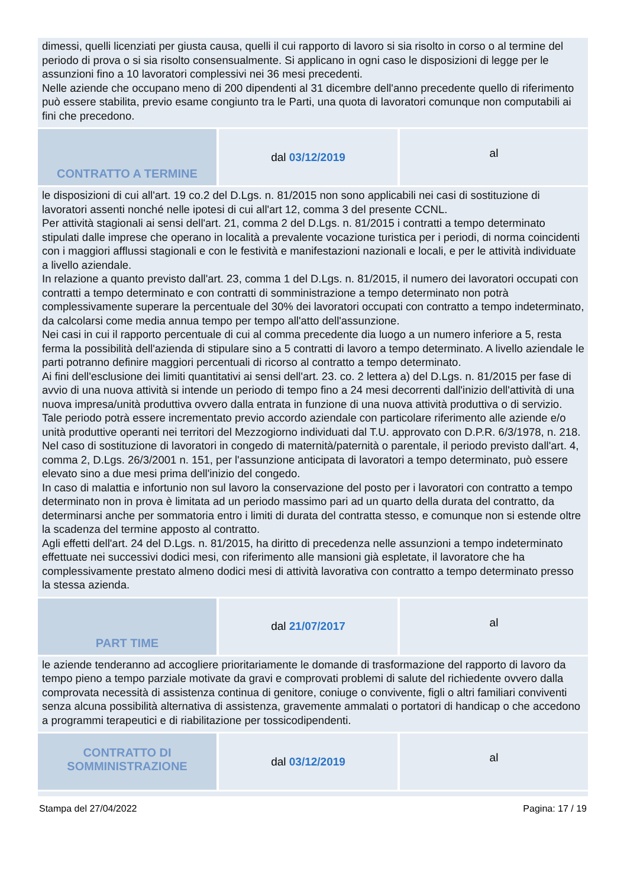| dimessi, quelli licenziati per giusta causa, quelli il cui rapporto di lavoro si sia risolto in corso o al termine del periodo di prova o si sia risolto consensualmente. Si applicano in ogni caso le disposizioni di legge per le assunzioni fino a 10 lavoratori complessivi nei 36 mesi precedenti. Nelle aziende che occupano meno di 200 dipendenti al 31 dicembre dell'anno precedente quello di riferimento può essere stabilita, previo esame congiunto tra le Parti, una quota di lavoratori comunque non computabili ai fini che precedono. | | |
| CONTRATTO A TERMINE | dal 03/12/2019 | al |
| le disposizioni di cui all'art. 19 co.2 del D.Lgs. n. 81/2015 non sono applicabili nei casi di sostituzione di lavoratori assenti nonché nelle ipotesi di cui all'art 12, comma 3 del presente CCNL. Per attività stagionali ai sensi dell'art. 21, comma 2 del D.Lgs. n. 81/2015 i contratti a tempo determinato stipulati dalle imprese che operano in località a prevalente vocazione turistica per i periodi, di norma coincidenti con i maggiori afflussi stagionali e con le festività e manifestazioni nazionali e locali, e per le attività individuate a livello aziendale. In relazione a quanto previsto dall'art. 23, comma 1 del D.Lgs. n. 81/2015, il numero dei lavoratori occupati con contratti a tempo determinato e con contratti di somministrazione a tempo determinato non potrà complessivamente superare la percentuale del 30% dei lavoratori occupati con contratto a tempo indeterminato, da calcolarsi come media annua tempo per tempo all'atto dell'assunzione. Nei casi in cui il rapporto percentuale di cui al comma precedente dia luogo a un numero inferiore a 5, resta ferma la possibilità dell'azienda di stipulare sino a 5 contratti di lavoro a tempo determinato. A livello aziendale le parti potranno definire maggiori percentuali di ricorso al contratto a tempo determinato. Ai fini dell'esclusione dei limiti quantitativi ai sensi dell'art. 23. co. 2 lettera a) del D.Lgs. n. 81/2015 per fase di avvio di una nuova attività si intende un periodo di tempo fino a 24 mesi decorrenti dall'inizio dell'attività di una nuova impresa/unità produttiva ovvero dalla entrata in funzione di una nuova attività produttiva o di servizio. Tale periodo potrà essere incrementato previo accordo aziendale con particolare riferimento alle aziende e/o unità produttive operanti nei territori del Mezzogiorno individuati dal T.U. approvato con D.P.R. 6/3/1978, n. 218. Nel caso di sostituzione di lavoratori in congedo di maternità/paternità o parentale, il periodo previsto dall'art. 4, comma 2, D.Lgs. 26/3/2001 n. 151, per l'assunzione anticipata di lavoratori a tempo determinato, può essere elevato sino a due mesi prima dell'inizio del congedo. In caso di malattia e infortunio non sul lavoro la conservazione del posto per i lavoratori con contratto a tempo determinato non in prova è limitata ad un periodo massimo pari ad un quarto della durata del contratto, da determinarsi anche per sommatoria entro i limiti di durata del contratta stesso, e comunque non si estende oltre la scadenza del termine apposto al contratto. Agli effetti dell'art. 24 del D.Lgs. n. 81/2015, ha diritto di precedenza nelle assunzioni a tempo indeterminato effettuate nei successivi dodici mesi, con riferimento alle mansioni già espletate, il lavoratore che ha complessivamente prestato almeno dodici mesi di attività lavorativa con contratto a tempo determinato presso la stessa azienda. | | |
| PART TIME | dal 21/07/2017 | al |
| le aziende tenderanno ad accogliere prioritariamente le domande di trasformazione del rapporto di lavoro da tempo pieno a tempo parziale motivate da gravi e comprovati problemi di salute del richiedente ovvero dalla comprovata necessità di assistenza continua di genitore, coniuge o convivente, figli o altri familiari conviventi senza alcuna possibilità alternativa di assistenza, gravemente ammalati o portatori di handicap o che accedono a programmi terapeutici e di riabilitazione per tossicodipendenti. | | |
| CONTRATTO DI SOMMINISTRAZIONE | dal 03/12/2019 | al |
Stampa del 27/04/2022 Pagina: 17 / 19